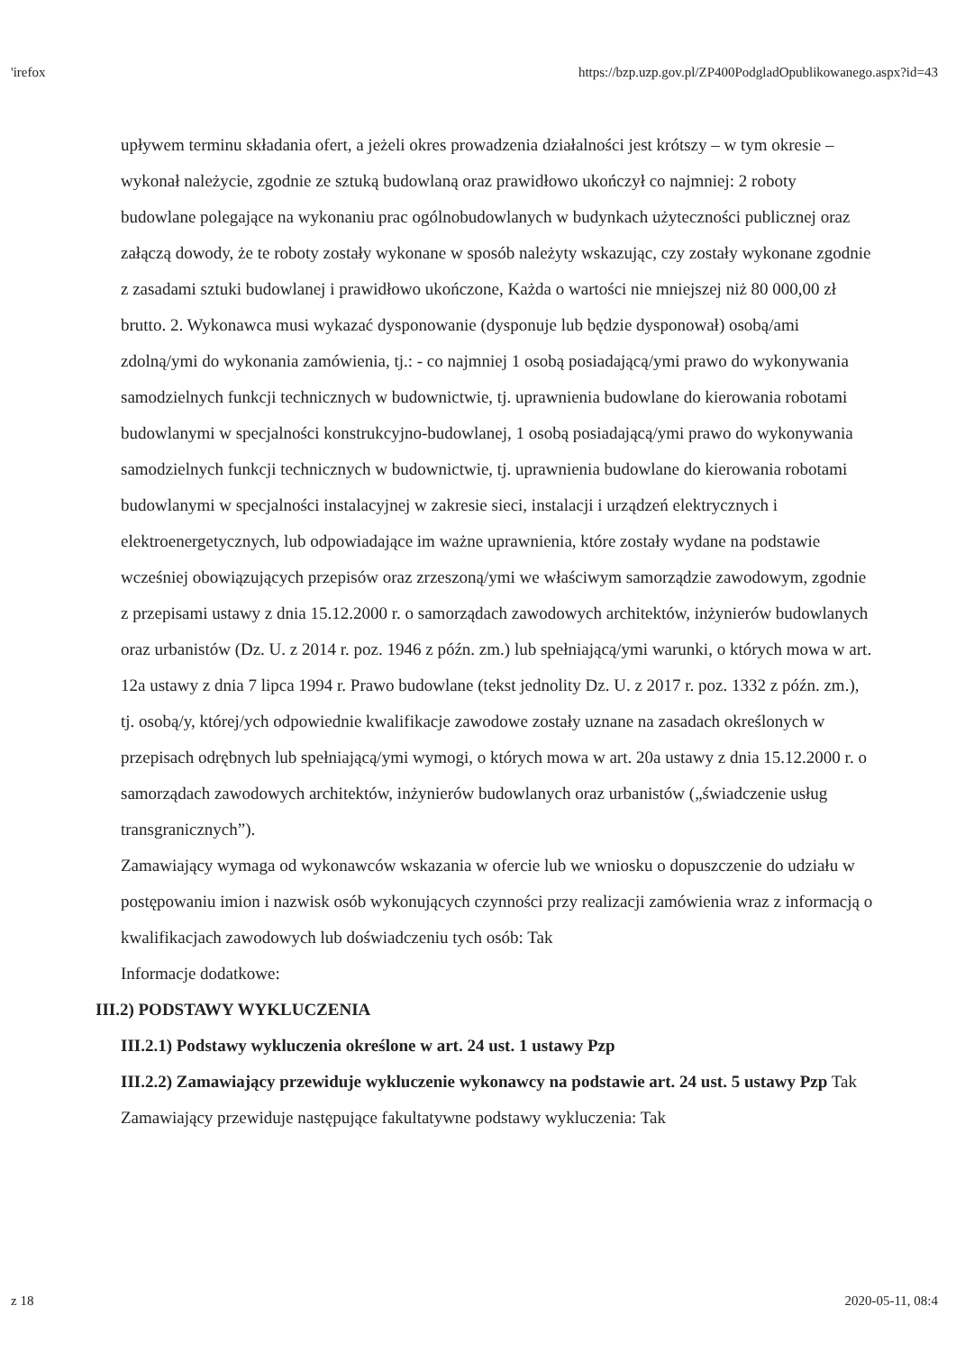'irefox https://bzp.uzp.gov.pl/ZP400PodgladOpublikowanego.aspx?id=43
upływem terminu składania ofert, a jeżeli okres prowadzenia działalności jest krótszy – w tym okresie – wykonał należycie, zgodnie ze sztuką budowlaną oraz prawidłowo ukończył co najmniej: 2 roboty budowlane polegające na wykonaniu prac ogólnobudowlanych w budynkach użyteczności publicznej oraz załączą dowody, że te roboty zostały wykonane w sposób należyty wskazując, czy zostały wykonane zgodnie z zasadami sztuki budowlanej i prawidłowo ukończone, Każda o wartości nie mniejszej niż 80 000,00 zł brutto. 2. Wykonawca musi wykazać dysponowanie (dysponuje lub będzie dysponował) osobą/ami zdolną/ymi do wykonania zamówienia, tj.: - co najmniej 1 osobą posiadającą/ymi prawo do wykonywania samodzielnych funkcji technicznych w budownictwie, tj. uprawnienia budowlane do kierowania robotami budowlanymi w specjalności konstrukcyjno-budowlanej, 1 osobą posiadającą/ymi prawo do wykonywania samodzielnych funkcji technicznych w budownictwie, tj. uprawnienia budowlane do kierowania robotami budowlanymi w specjalności instalacyjnej w zakresie sieci, instalacji i urządzeń elektrycznych i elektroenergetycznych, lub odpowiadające im ważne uprawnienia, które zostały wydane na podstawie wcześniej obowiązujących przepisów oraz zrzeszoną/ymi we właściwym samorządzie zawodowym, zgodnie z przepisami ustawy z dnia 15.12.2000 r. o samorządach zawodowych architektów, inżynierów budowlanych oraz urbanistów (Dz. U. z 2014 r. poz. 1946 z późn. zm.) lub spełniającą/ymi warunki, o których mowa w art. 12a ustawy z dnia 7 lipca 1994 r. Prawo budowlane (tekst jednolity Dz. U. z 2017 r. poz. 1332 z późn. zm.), tj. osobą/y, której/ych odpowiednie kwalifikacje zawodowe zostały uznane na zasadach określonych w przepisach odrębnych lub spełniającą/ymi wymogi, o których mowa w art. 20a ustawy z dnia 15.12.2000 r. o samorządach zawodowych architektów, inżynierów budowlanych oraz urbanistów („świadczenie usług transgranicznych”).
Zamawiający wymaga od wykonawców wskazania w ofercie lub we wniosku o dopuszczenie do udziału w postępowaniu imion i nazwisk osób wykonujących czynności przy realizacji zamówienia wraz z informacją o kwalifikacjach zawodowych lub doświadczeniu tych osób: Tak
Informacje dodatkowe:
III.2) PODSTAWY WYKLUCZENIA
III.2.1) Podstawy wykluczenia określone w art. 24 ust. 1 ustawy Pzp
III.2.2) Zamawiający przewiduje wykluczenie wykonawcy na podstawie art. 24 ust. 5 ustawy Pzp Tak Zamawiający przewiduje następujące fakultatywne podstawy wykluczenia: Tak
z 18 2020-05-11, 08:4